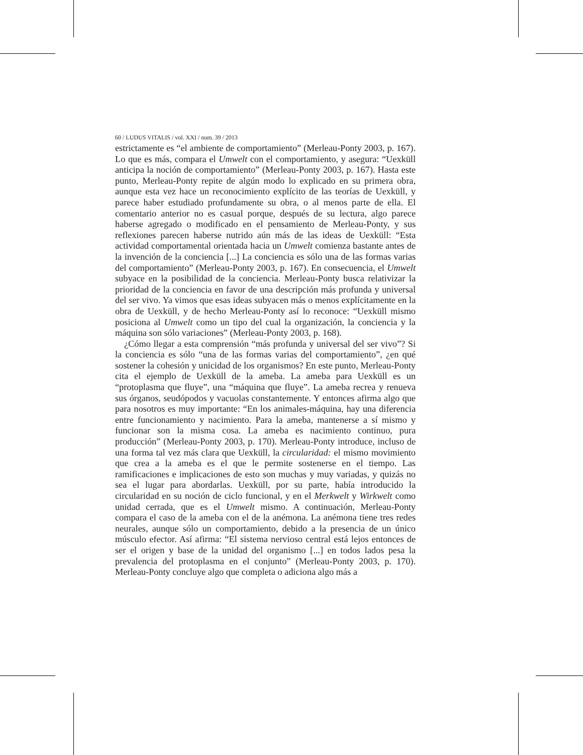60 / LUDUS VITALIS / vol. XXI / num. 39 / 2013
estrictamente es “el ambiente de comportamiento” (Merleau-Ponty 2003, p. 167). Lo que es más, compara el Umwelt con el comportamiento, y asegura: “Uexküll anticipa la noción de comportamiento” (Merleau-Ponty 2003, p. 167). Hasta este punto, Merleau-Ponty repite de algún modo lo explicado en su primera obra, aunque esta vez hace un reconocimiento explícito de las teorías de Uexküll, y parece haber estudiado profundamente su obra, o al menos parte de ella. El comentario anterior no es casual porque, después de su lectura, algo parece haberse agregado o modificado en el pensamiento de Merleau-Ponty, y sus reflexiones parecen haberse nutrido aún más de las ideas de Uexküll: “Esta actividad comportamental orientada hacia un Umwelt comienza bastante antes de la invención de la conciencia [...] La conciencia es sólo una de las formas varias del comportamiento” (Merleau-Ponty 2003, p. 167). En consecuencia, el Umwelt subyace en la posibilidad de la conciencia. Merleau-Ponty busca relativizar la prioridad de la conciencia en favor de una descripción más profunda y universal del ser vivo. Ya vimos que esas ideas subyacen más o menos explícitamente en la obra de Uexküll, y de hecho Merleau-Ponty así lo reconoce: “Uexküll mismo posiciona al Umwelt como un tipo del cual la organización, la conciencia y la máquina son sólo variaciones” (Merleau-Ponty 2003, p. 168).
¿Cómo llegar a esta comprensión “más profunda y universal del ser vivo”? Si la conciencia es sólo “una de las formas varias del comportamiento”, ¿en qué sostener la cohesión y unicidad de los organismos? En este punto, Merleau-Ponty cita el ejemplo de Uexküll de la ameba. La ameba para Uexküll es un “protoplasma que fluye”, una “máquina que fluye”. La ameba recrea y renueva sus órganos, seudópodos y vacuolas constantemente. Y entonces afirma algo que para nosotros es muy importante: “En los animales-máquina, hay una diferencia entre funcionamiento y nacimiento. Para la ameba, mantenerse a sí mismo y funcionar son la misma cosa. La ameba es nacimiento continuo, pura producción” (Merleau-Ponty 2003, p. 170). Merleau-Ponty introduce, incluso de una forma tal vez más clara que Uexküll, la circularidad: el mismo movimiento que crea a la ameba es el que le permite sostenerse en el tiempo. Las ramificaciones e implicaciones de esto son muchas y muy variadas, y quizás no sea el lugar para abordarlas. Uexküll, por su parte, había introducido la circularidad en su noción de ciclo funcional, y en el Merkwelt y Wirkwelt como unidad cerrada, que es el Umwelt mismo. A continuación, Merleau-Ponty compara el caso de la ameba con el de la anémona. La anémona tiene tres redes neurales, aunque sólo un comportamiento, debido a la presencia de un único músculo efector. Así afirma: “El sistema nervioso central está lejos entonces de ser el origen y base de la unidad del organismo [...] en todos lados pesa la prevalencia del protoplasma en el conjunto” (Merleau-Ponty 2003, p. 170). Merleau-Ponty concluye algo que completa o adiciona algo más a